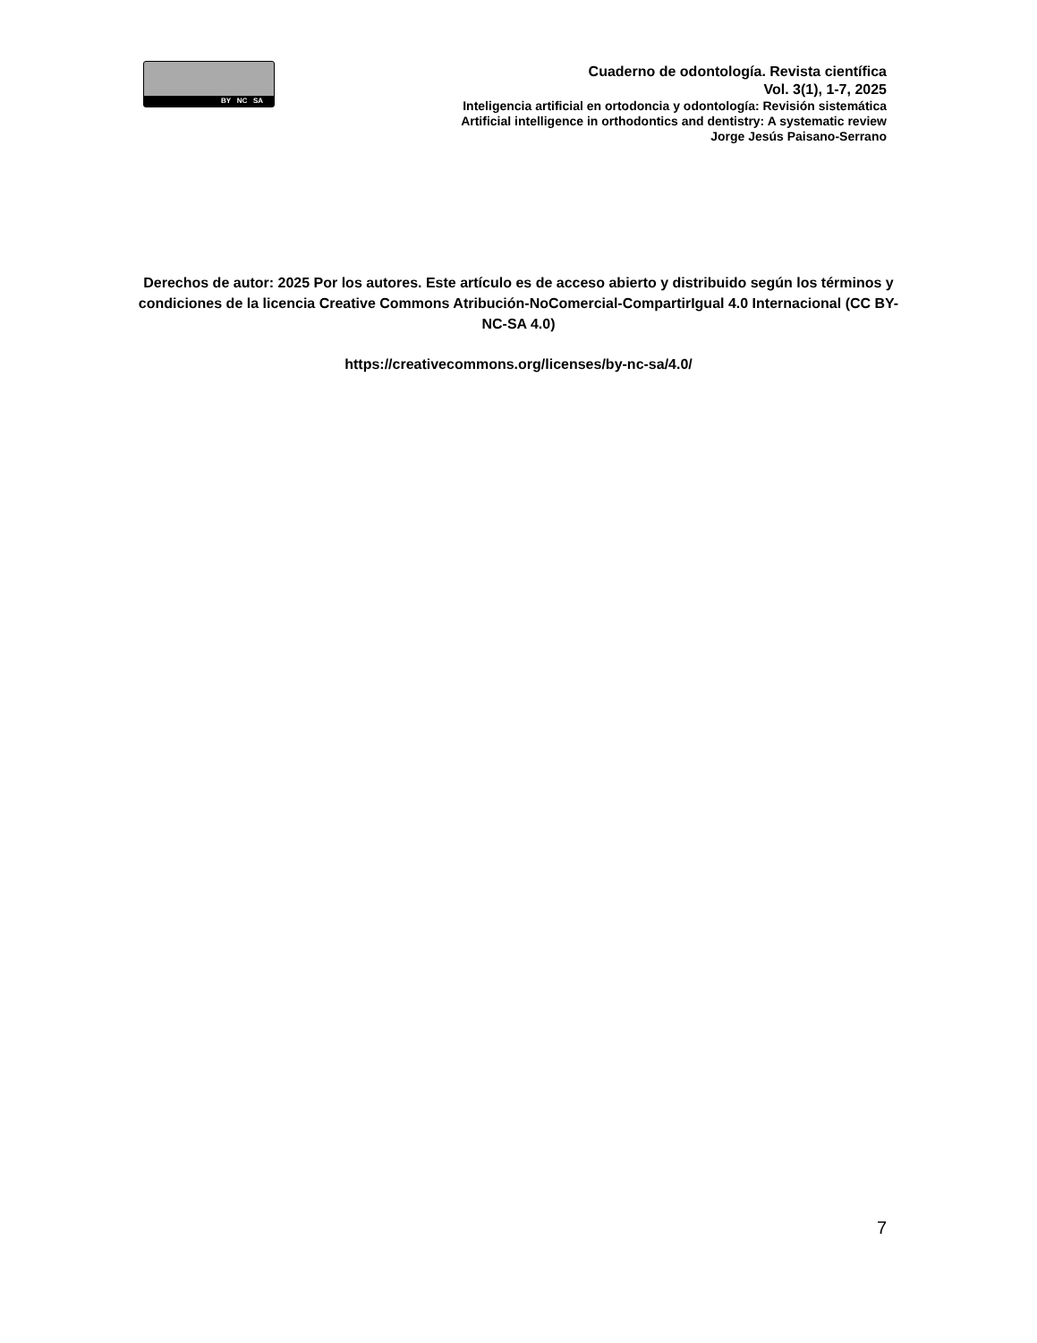BY NC SA
Cuaderno de odontología. Revista científica
Vol. 3(1), 1-7, 2025
Inteligencia artificial en ortodoncia y odontología: Revisión sistemática
Artificial intelligence in orthodontics and dentistry: A systematic review
Jorge Jesús Paisano-Serrano
Derechos de autor: 2025 Por los autores. Este artículo es de acceso abierto y distribuido según los términos y condiciones de la licencia Creative Commons Atribución-NoComercial-CompartirIgual 4.0 Internacional (CC BY-NC-SA 4.0)
https://creativecommons.org/licenses/by-nc-sa/4.0/
7